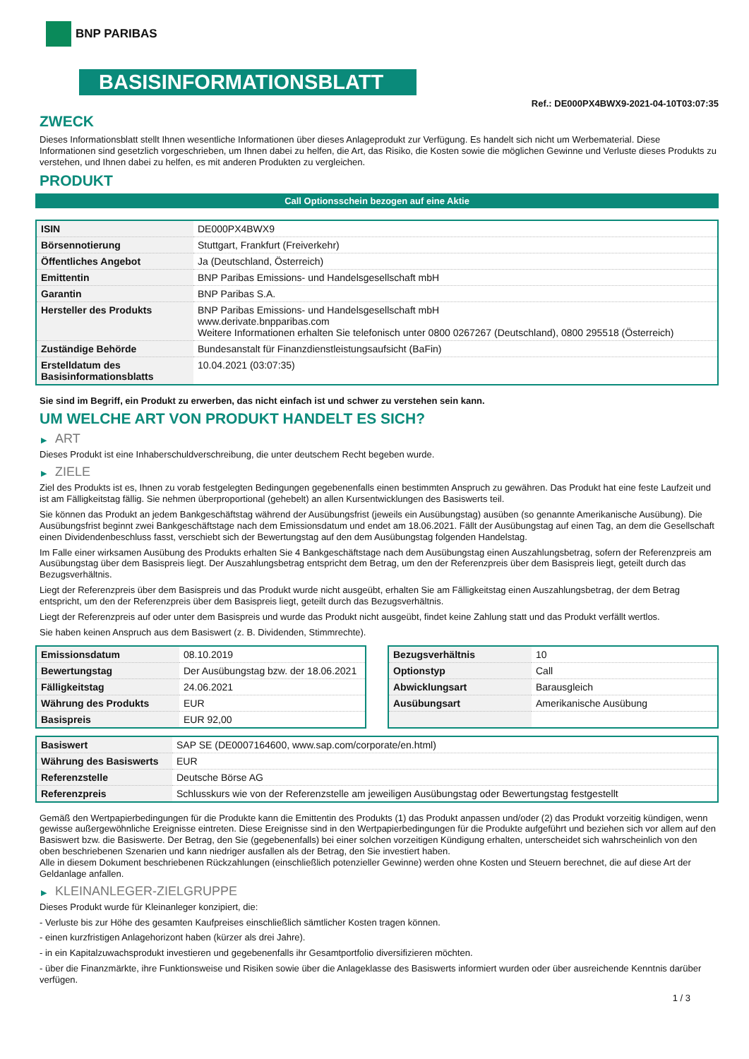BNP PARIBAS
BASISINFORMATIONSBLATT
Ref.: DE000PX4BWX9-2021-04-10T03:07:35
ZWECK
Dieses Informationsblatt stellt Ihnen wesentliche Informationen über dieses Anlageprodukt zur Verfügung. Es handelt sich nicht um Werbematerial. Diese Informationen sind gesetzlich vorgeschrieben, um Ihnen dabei zu helfen, die Art, das Risiko, die Kosten sowie die möglichen Gewinne und Verluste dieses Produkts zu verstehen, und Ihnen dabei zu helfen, es mit anderen Produkten zu vergleichen.
PRODUKT
Call Optionsschein bezogen auf eine Aktie
| ISIN | DE000PX4BWX9 |
| Börsennotierung | Stuttgart, Frankfurt (Freiverkehr) |
| Öffentliches Angebot | Ja (Deutschland, Österreich) |
| Emittentin | BNP Paribas Emissions- und Handelsgesellschaft mbH |
| Garantin | BNP Paribas S.A. |
| Hersteller des Produkts | BNP Paribas Emissions- und Handelsgesellschaft mbH www.derivate.bnpparibas.com Weitere Informationen erhalten Sie telefonisch unter 0800 0267267 (Deutschland), 0800 295518 (Österreich) |
| Zuständige Behörde | Bundesanstalt für Finanzdienstleistungsaufsicht (BaFin) |
| Erstelldatum des Basisinformationsblatts | 10.04.2021 (03:07:35) |
Sie sind im Begriff, ein Produkt zu erwerben, das nicht einfach ist und schwer zu verstehen sein kann.
UM WELCHE ART VON PRODUKT HANDELT ES SICH?
▶ ART
Dieses Produkt ist eine Inhaberschuldverschreibung, die unter deutschem Recht begeben wurde.
▶ ZIELE
Ziel des Produkts ist es, Ihnen zu vorab festgelegten Bedingungen gegebenenfalls einen bestimmten Anspruch zu gewähren. Das Produkt hat eine feste Laufzeit und ist am Fälligkeitstag fällig. Sie nehmen überproportional (gehebelt) an allen Kursentwicklungen des Basiswerts teil.
Sie können das Produkt an jedem Bankgeschäftstag während der Ausübungsfrist (jeweils ein Ausübungstag) ausüben (so genannte Amerikanische Ausübung). Die Ausübungsfrist beginnt zwei Bankgeschäftstage nach dem Emissionsdatum und endet am 18.06.2021. Fällt der Ausübungstag auf einen Tag, an dem die Gesellschaft einen Dividendenbeschluss fasst, verschiebt sich der Bewertungstag auf den dem Ausübungstag folgenden Handelstag.
Im Falle einer wirksamen Ausübung des Produkts erhalten Sie 4 Bankgeschäftstage nach dem Ausübungstag einen Auszahlungsbetrag, sofern der Referenzpreis am Ausübungstag über dem Basispreis liegt. Der Auszahlungsbetrag entspricht dem Betrag, um den der Referenzpreis über dem Basispreis liegt, geteilt durch das Bezugsverhältnis.
Liegt der Referenzpreis über dem Basispreis und das Produkt wurde nicht ausgeübt, erhalten Sie am Fälligkeitstag einen Auszahlungsbetrag, der dem Betrag entspricht, um den der Referenzpreis über dem Basispreis liegt, geteilt durch das Bezugsverhältnis.
Liegt der Referenzpreis auf oder unter dem Basispreis und wurde das Produkt nicht ausgeübt, findet keine Zahlung statt und das Produkt verfällt wertlos.
Sie haben keinen Anspruch aus dem Basiswert (z. B. Dividenden, Stimmrechte).
| Emissionsdatum | 08.10.2019 |
| Bewertungstag | Der Ausübungstag bzw. der 18.06.2021 |
| Fälligkeitstag | 24.06.2021 |
| Währung des Produkts | EUR |
| Basispreis | EUR 92,00 |
| Bezugsverhältnis | 10 |
| Optionstyp | Call |
| Abwicklungsart | Barausgleich |
| Ausübungsart | Amerikanische Ausübung |
| Basiswert | SAP SE (DE0007164600, www.sap.com/corporate/en.html) |
| Währung des Basiswerts | EUR |
| Referenzstelle | Deutsche Börse AG |
| Referenzpreis | Schlusskurs wie von der Referenzstelle am jeweiligen Ausübungstag oder Bewertungstag festgestellt |
Gemäß den Wertpapierbedingungen für die Produkte kann die Emittentin des Produkts (1) das Produkt anpassen und/oder (2) das Produkt vorzeitig kündigen, wenn gewisse außergewöhnliche Ereignisse eintreten. Diese Ereignisse sind in den Wertpapierbedingungen für die Produkte aufgeführt und beziehen sich vor allem auf den Basiswert bzw. die Basiswerte. Der Betrag, den Sie (gegebenenfalls) bei einer solchen vorzeitigen Kündigung erhalten, unterscheidet sich wahrscheinlich von den oben beschriebenen Szenarien und kann niedriger ausfallen als der Betrag, den Sie investiert haben.
Alle in diesem Dokument beschriebenen Rückzahlungen (einschließlich potenzieller Gewinne) werden ohne Kosten und Steuern berechnet, die auf diese Art der Geldanlage anfallen.
▶ KLEINANLEGER-ZIELGRUPPE
Dieses Produkt wurde für Kleinanleger konzipiert, die:
- Verluste bis zur Höhe des gesamten Kaufpreises einschließlich sämtlicher Kosten tragen können.
- einen kurzfristigen Anlagehorizont haben (kürzer als drei Jahre).
- in ein Kapitalzuwachsprodukt investieren und gegebenenfalls ihr Gesamtportfolio diversifizieren möchten.
- über die Finanzmärkte, ihre Funktionsweise und Risiken sowie über die Anlageklasse des Basiswerts informiert wurden oder über ausreichende Kenntnis darüber verfügen.
1 / 3